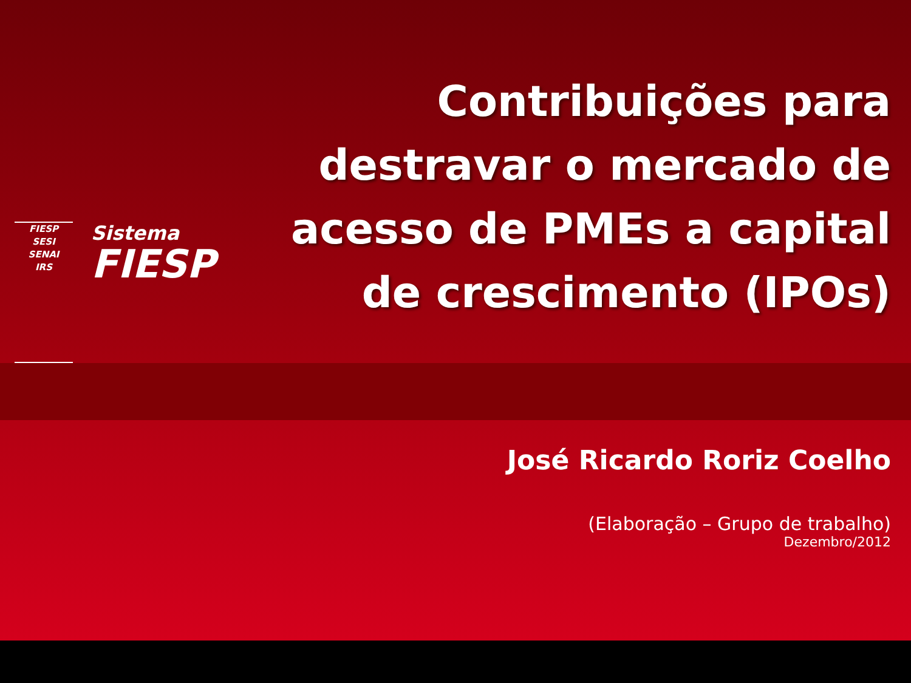FIESP
SESI
SENAI
IRS
Sistema
FIESP
Contribuições para destravar o mercado de acesso de PMEs a capital de crescimento (IPOs)
José Ricardo Roriz Coelho
(Elaboração – Grupo de trabalho)
Dezembro/2012